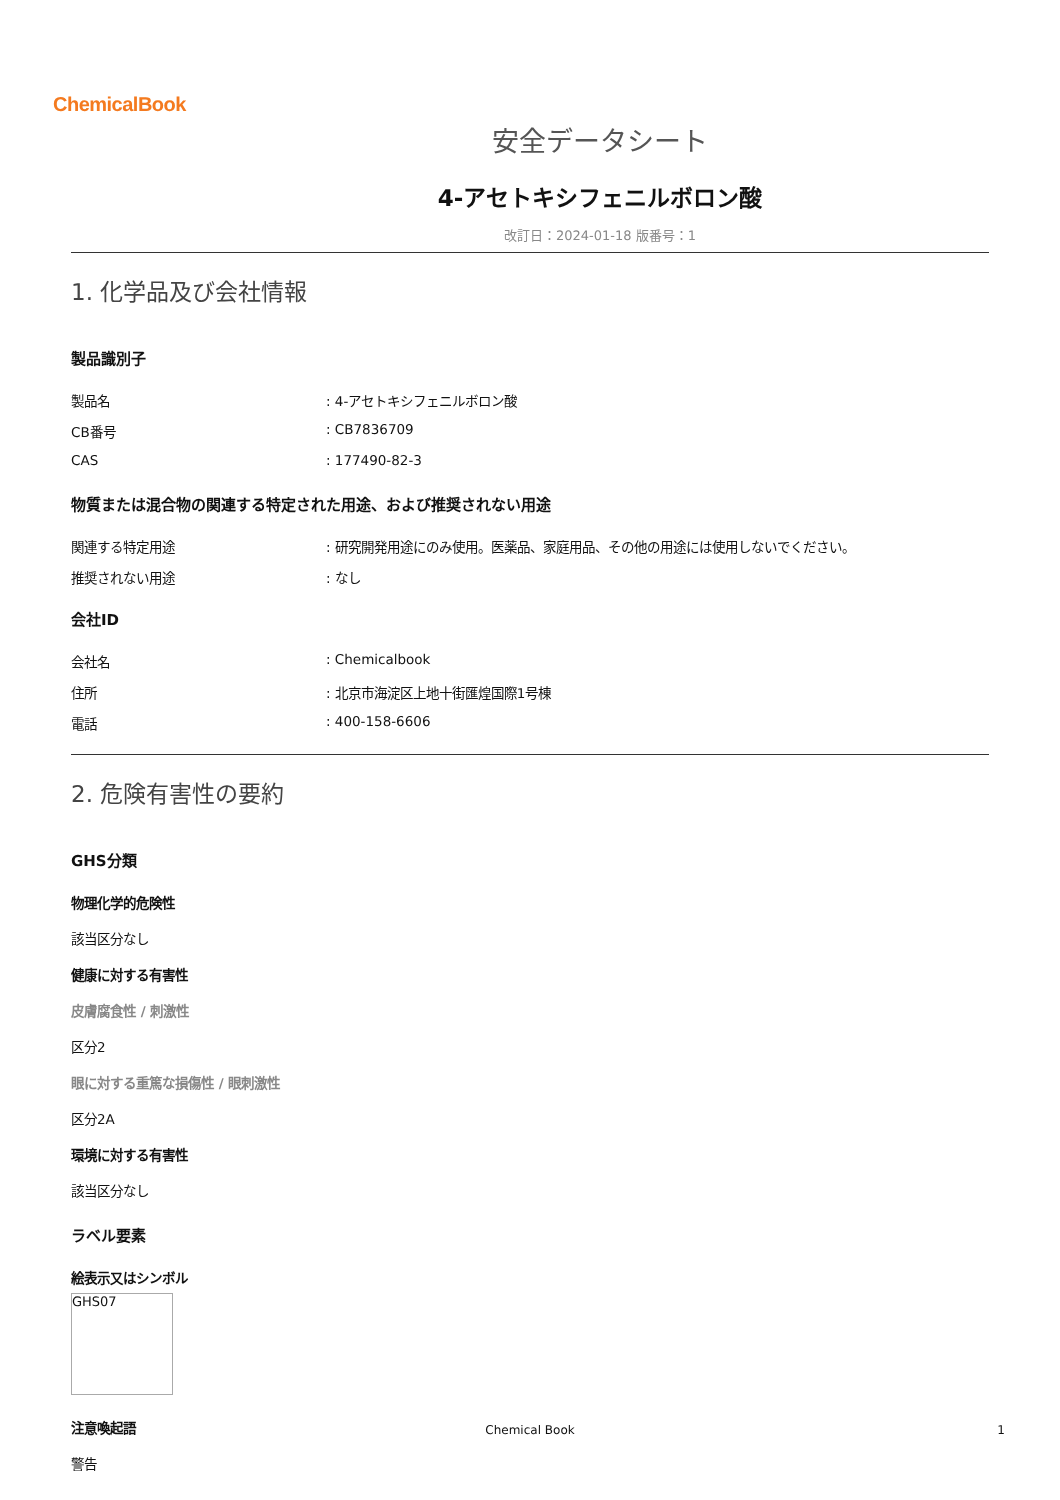ChemicalBook
安全データシート
4-アセトキシフェニルボロン酸
改訂日：2024-01-18 版番号：1
1. 化学品及び会社情報
製品識別子
製品名: 4-アセトキシフェニルボロン酸
CB番号: CB7836709
CAS: 177490-82-3
物質または混合物の関連する特定された用途、および推奨されない用途
関連する特定用途: 研究開発用途にのみ使用。医薬品、家庭用品、その他の用途には使用しないでください。
推奨されない用途: なし
会社ID
会社名: Chemicalbook
住所: 北京市海淀区上地十街匯煌国際1号棟
電話: 400-158-6606
2. 危険有害性の要約
GHS分類
物理化学的危険性
該当区分なし
健康に対する有害性
皮膚腐食性 / 刺激性
区分2
眼に対する重篤な損傷性 / 眼刺激性
区分2A
環境に対する有害性
該当区分なし
ラベル要素
絵表示又はシンボル
GHS07
注意喚起語
警告
Chemical Book 1